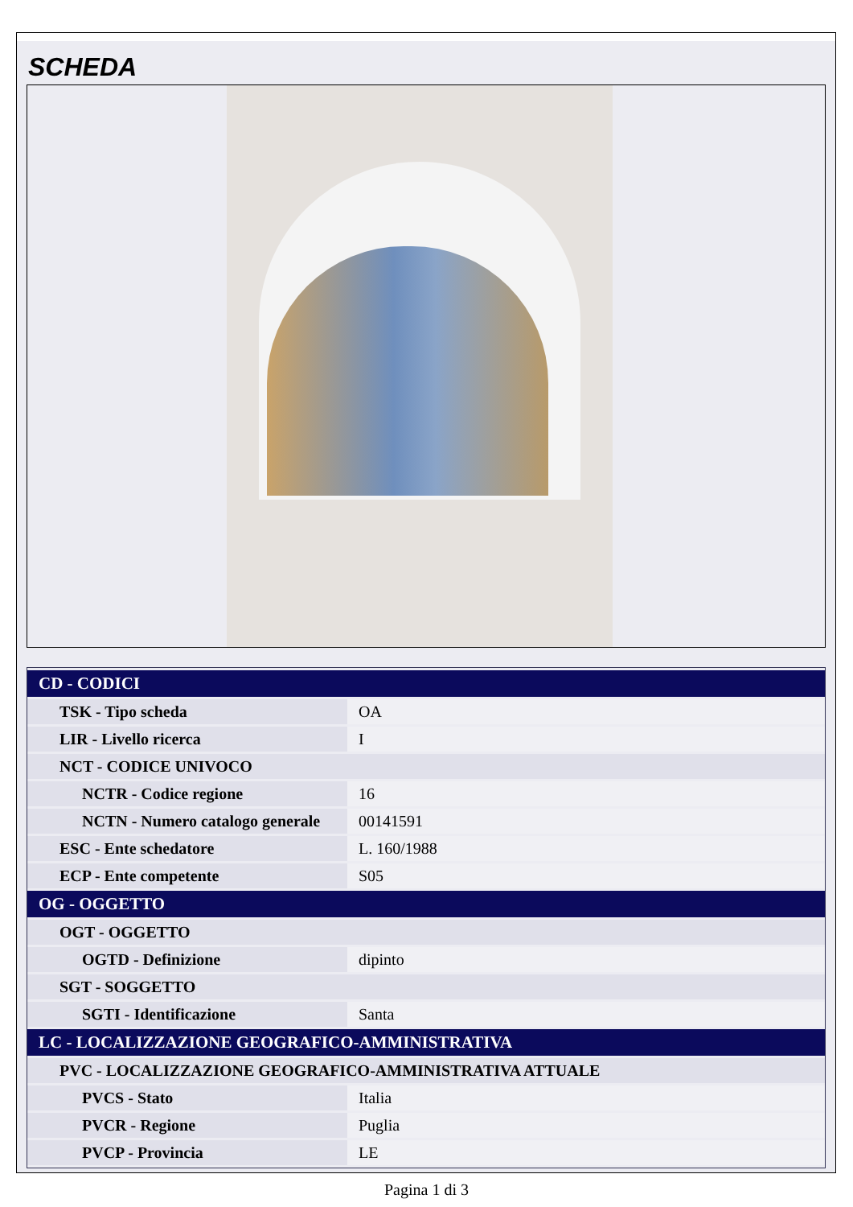SCHEDA
| CD - CODICI | |
| TSK - Tipo scheda | OA |
| LIR - Livello ricerca | I |
| NCT - CODICE UNIVOCO | |
| NCTR - Codice regione | 16 |
| NCTN - Numero catalogo generale | 00141591 |
| ESC - Ente schedatore | L. 160/1988 |
| ECP - Ente competente | S05 |
| OG - OGGETTO | |
| OGT - OGGETTO | |
| OGTD - Definizione | dipinto |
| SGT - SOGGETTO | |
| SGTI - Identificazione | Santa |
| LC - LOCALIZZAZIONE GEOGRAFICO-AMMINISTRATIVA | |
| PVC - LOCALIZZAZIONE GEOGRAFICO-AMMINISTRATIVA ATTUALE | |
| PVCS - Stato | Italia |
| PVCR - Regione | Puglia |
| PVCP - Provincia | LE |
Pagina 1 di 3